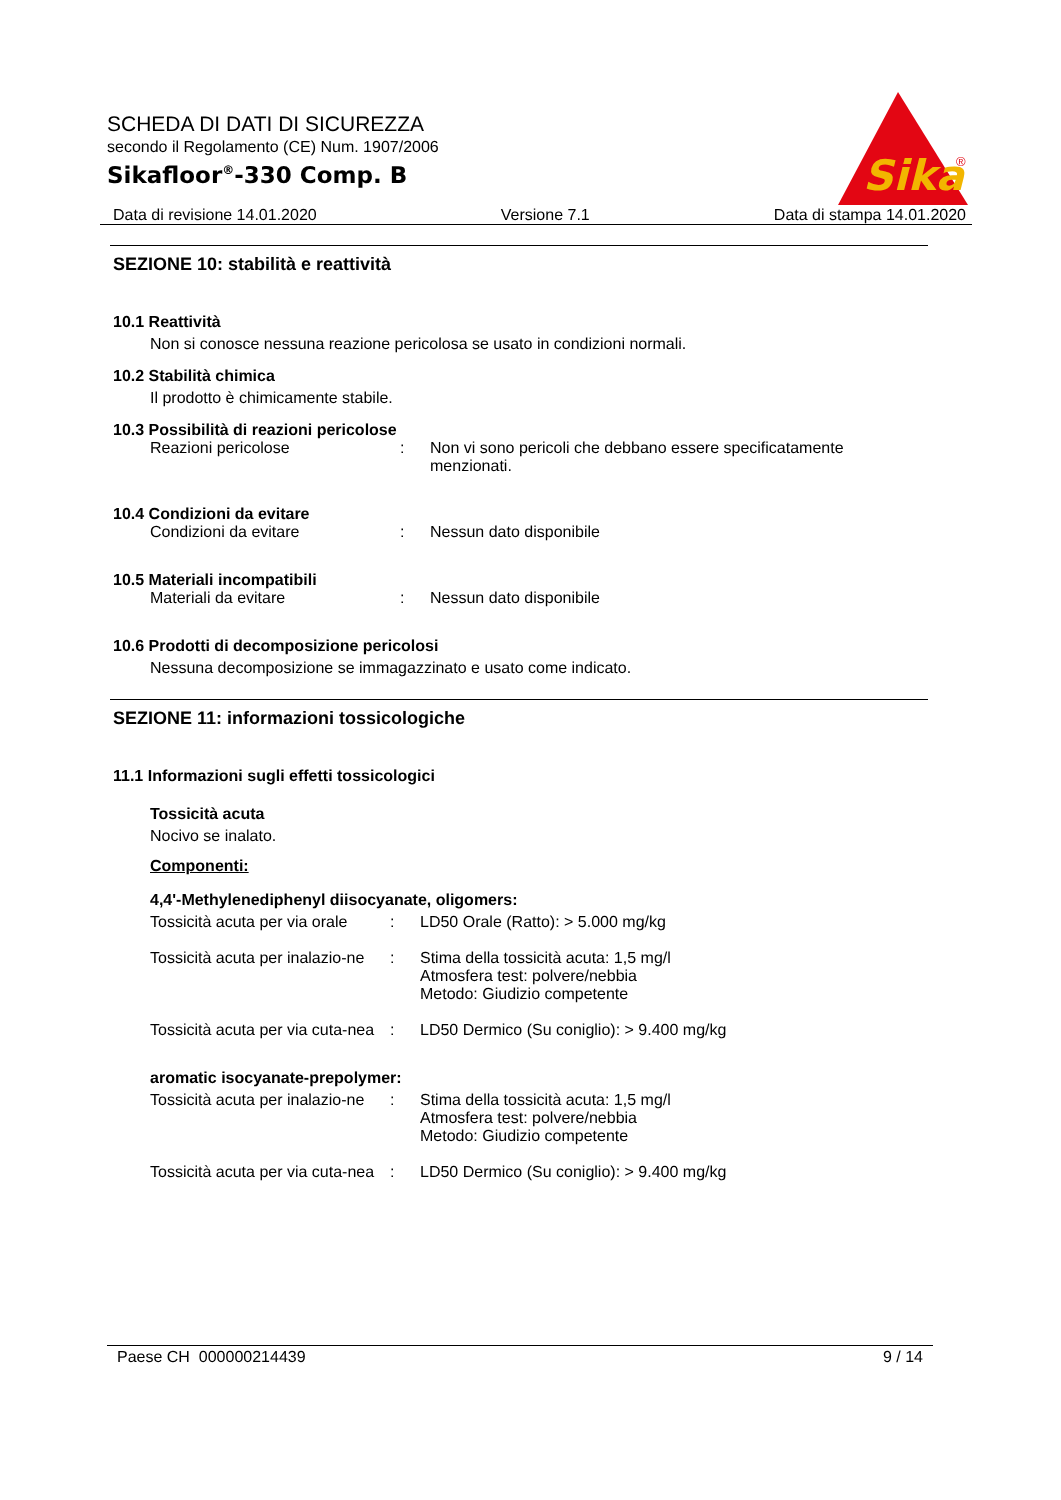SCHEDA DI DATI DI SICUREZZA
secondo il Regolamento (CE) Num. 1907/2006
Sikafloor<sup>®</sup>-330 Comp. B
Sika
®
Data di revisione 14.01.2020 Versione 7.1 Data di stampa 14.01.2020
SEZIONE 10: stabilità e reattività
10.1 Reattività
Non si conosce nessuna reazione pericolosa se usato in condizioni normali.
10.2 Stabilità chimica
Il prodotto è chimicamente stabile.
10.3 Possibilità di reazioni pericolose
Reazioni pericolose: Non vi sono pericoli che debbano essere specificatamente menzionati.
10.4 Condizioni da evitare
Condizioni da evitare: Nessun dato disponibile
10.5 Materiali incompatibili
Materiali da evitare: Nessun dato disponibile
10.6 Prodotti di decomposizione pericolosi
Nessuna decomposizione se immagazzinato e usato come indicato.
SEZIONE 11: informazioni tossicologiche
11.1 Informazioni sugli effetti tossicologici
Tossicità acuta
Nocivo se inalato.
Componenti:
4,4'-Methylenediphenyl diisocyanate, oligomers:
Tossicità acuta per via orale: LD50 Orale (Ratto): > 5.000 mg/kg
Tossicità acuta per inalazio-ne: Stima della tossicità acuta: 1,5 mg/l
Atmosfera test: polvere/nebbia
Metodo: Giudizio competente
Tossicità acuta per via cuta-nea: LD50 Dermico (Su coniglio): > 9.400 mg/kg
aromatic isocyanate-prepolymer:
Tossicità acuta per inalazio-ne: Stima della tossicità acuta: 1,5 mg/l
Atmosfera test: polvere/nebbia
Metodo: Giudizio competente
Tossicità acuta per via cuta-nea: LD50 Dermico (Su coniglio): > 9.400 mg/kg
Paese CH 000000214439 9 / 14